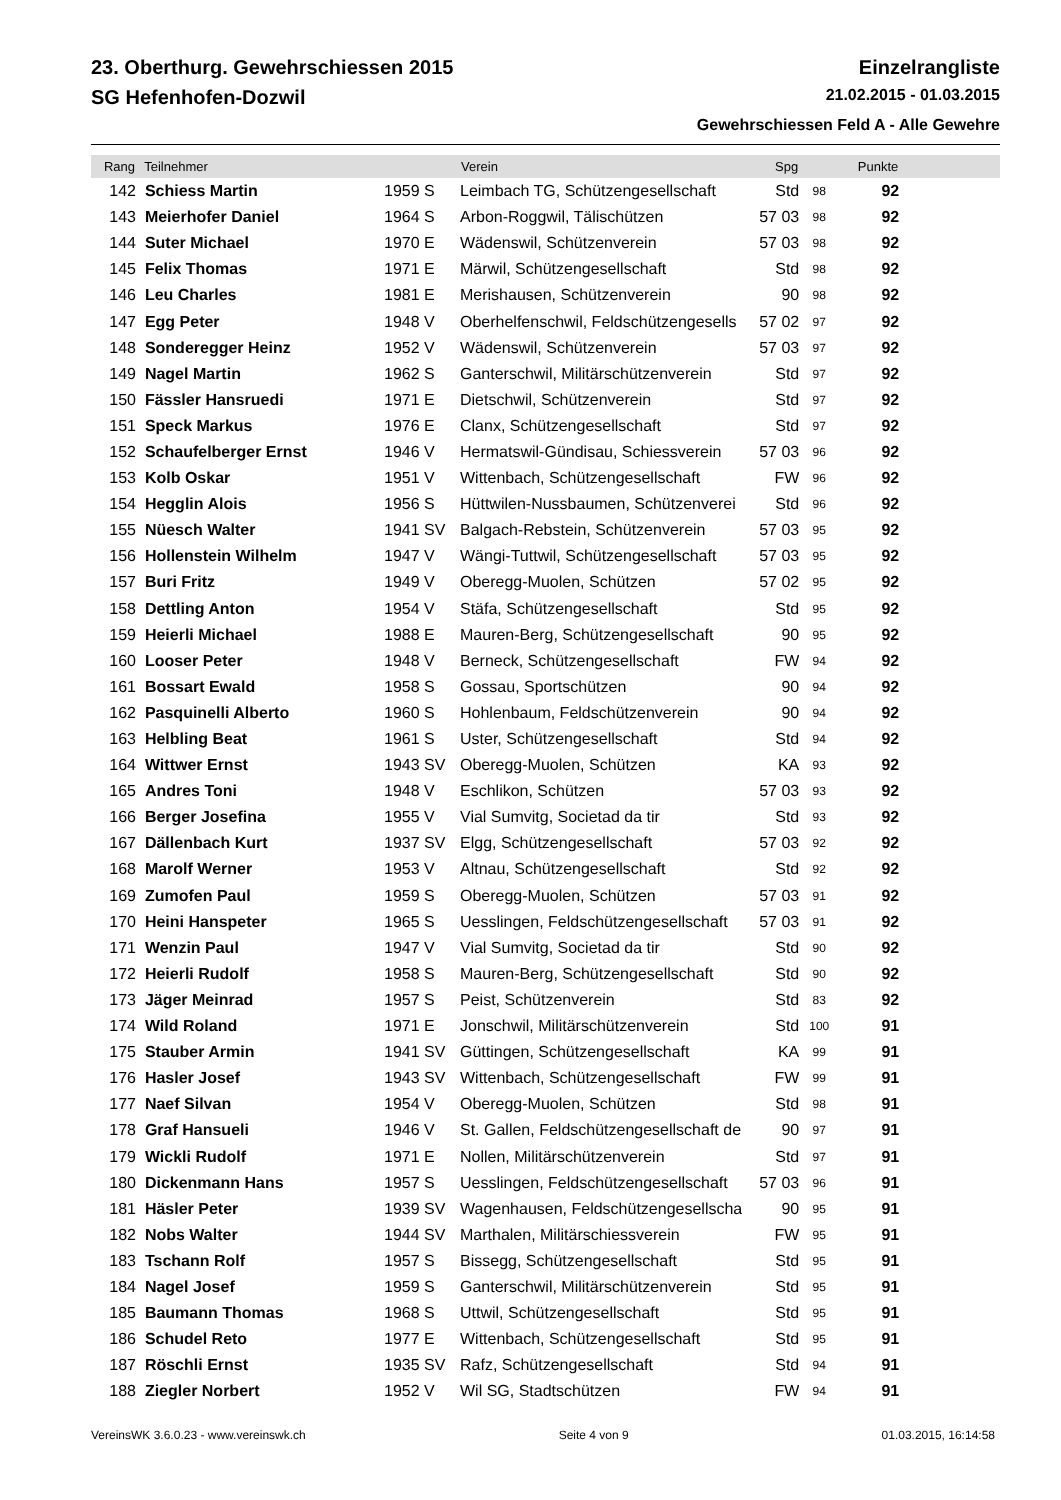23. Oberthurg. Gewehrschiessen 2015 Einzelrangliste
SG Hefenhofen-Dozwil 21.02.2015 - 01.03.2015
Gewehrschiessen Feld A - Alle Gewehre
| Rang | Teilnehmer | | Verein | Spg | | Punkte | |
| --- | --- | --- | --- | --- | --- | --- | --- |
| 142 | Schiess Martin | 1959 S | Leimbach TG, Schützengesellschaft | Std | 98 | 92 | |
| 143 | Meierhofer Daniel | 1964 S | Arbon-Roggwil, Tälischützen | 57 03 | 98 | 92 | |
| 144 | Suter Michael | 1970 E | Wädenswil, Schützenverein | 57 03 | 98 | 92 | |
| 145 | Felix Thomas | 1971 E | Märwil, Schützengesellschaft | Std | 98 | 92 | |
| 146 | Leu Charles | 1981 E | Merishausen, Schützenverein | 90 | 98 | 92 | |
| 147 | Egg Peter | 1948 V | Oberhelfenschwil, Feldschützengesells | 57 02 | 97 | 92 | |
| 148 | Sonderegger Heinz | 1952 V | Wädenswil, Schützenverein | 57 03 | 97 | 92 | |
| 149 | Nagel Martin | 1962 S | Ganterschwil, Militärschützenverein | Std | 97 | 92 | |
| 150 | Fässler Hansruedi | 1971 E | Dietschwil, Schützenverein | Std | 97 | 92 | |
| 151 | Speck Markus | 1976 E | Clanx, Schützengesellschaft | Std | 97 | 92 | |
| 152 | Schaufelberger Ernst | 1946 V | Hermatswil-Gündisau, Schiessverein | 57 03 | 96 | 92 | |
| 153 | Kolb Oskar | 1951 V | Wittenbach, Schützengesellschaft | FW | 96 | 92 | |
| 154 | Hegglin Alois | 1956 S | Hüttwilen-Nussbaumen, Schützenverei | Std | 96 | 92 | |
| 155 | Nüesch Walter | 1941 SV | Balgach-Rebstein, Schützenverein | 57 03 | 95 | 92 | |
| 156 | Hollenstein Wilhelm | 1947 V | Wängi-Tuttwil, Schützengesellschaft | 57 03 | 95 | 92 | |
| 157 | Buri Fritz | 1949 V | Oberegg-Muolen, Schützen | 57 02 | 95 | 92 | |
| 158 | Dettling Anton | 1954 V | Stäfa, Schützengesellschaft | Std | 95 | 92 | |
| 159 | Heierli Michael | 1988 E | Mauren-Berg, Schützengesellschaft | 90 | 95 | 92 | |
| 160 | Looser Peter | 1948 V | Berneck, Schützengesellschaft | FW | 94 | 92 | |
| 161 | Bossart Ewald | 1958 S | Gossau, Sportschützen | 90 | 94 | 92 | |
| 162 | Pasquinelli Alberto | 1960 S | Hohlenbaum, Feldschützenverein | 90 | 94 | 92 | |
| 163 | Helbling Beat | 1961 S | Uster, Schützengesellschaft | Std | 94 | 92 | |
| 164 | Wittwer Ernst | 1943 SV | Oberegg-Muolen, Schützen | KA | 93 | 92 | |
| 165 | Andres Toni | 1948 V | Eschlikon, Schützen | 57 03 | 93 | 92 | |
| 166 | Berger Josefina | 1955 V | Vial Sumvitg, Societad da tir | Std | 93 | 92 | |
| 167 | Dällenbach Kurt | 1937 SV | Elgg, Schützengesellschaft | 57 03 | 92 | 92 | |
| 168 | Marolf Werner | 1953 V | Altnau, Schützengesellschaft | Std | 92 | 92 | |
| 169 | Zumofen Paul | 1959 S | Oberegg-Muolen, Schützen | 57 03 | 91 | 92 | |
| 170 | Heini Hanspeter | 1965 S | Uesslingen, Feldschützengesellschaft | 57 03 | 91 | 92 | |
| 171 | Wenzin Paul | 1947 V | Vial Sumvitg, Societad da tir | Std | 90 | 92 | |
| 172 | Heierli Rudolf | 1958 S | Mauren-Berg, Schützengesellschaft | Std | 90 | 92 | |
| 173 | Jäger Meinrad | 1957 S | Peist, Schützenverein | Std | 83 | 92 | |
| 174 | Wild Roland | 1971 E | Jonschwil, Militärschützenverein | Std | 100 | 91 | |
| 175 | Stauber Armin | 1941 SV | Güttingen, Schützengesellschaft | KA | 99 | 91 | |
| 176 | Hasler Josef | 1943 SV | Wittenbach, Schützengesellschaft | FW | 99 | 91 | |
| 177 | Naef Silvan | 1954 V | Oberegg-Muolen, Schützen | Std | 98 | 91 | |
| 178 | Graf Hansueli | 1946 V | St. Gallen, Feldschützengesellschaft de | 90 | 97 | 91 | |
| 179 | Wickli Rudolf | 1971 E | Nollen, Militärschützenverein | Std | 97 | 91 | |
| 180 | Dickenmann Hans | 1957 S | Uesslingen, Feldschützengesellschaft | 57 03 | 96 | 91 | |
| 181 | Häsler Peter | 1939 SV | Wagenhausen, Feldschützengesellscha | 90 | 95 | 91 | |
| 182 | Nobs Walter | 1944 SV | Marthalen, Militärschiessverein | FW | 95 | 91 | |
| 183 | Tschann Rolf | 1957 S | Bissegg, Schützengesellschaft | Std | 95 | 91 | |
| 184 | Nagel Josef | 1959 S | Ganterschwil, Militärschützenverein | Std | 95 | 91 | |
| 185 | Baumann Thomas | 1968 S | Uttwil, Schützengesellschaft | Std | 95 | 91 | |
| 186 | Schudel Reto | 1977 E | Wittenbach, Schützengesellschaft | Std | 95 | 91 | |
| 187 | Röschli Ernst | 1935 SV | Rafz, Schützengesellschaft | Std | 94 | 91 | |
| 188 | Ziegler Norbert | 1952 V | Wil SG, Stadtschützen | FW | 94 | 91 | |
VereinsWK 3.6.0.23 - www.vereinswk.ch Seite 4 von 9 01.03.2015, 16:14:58